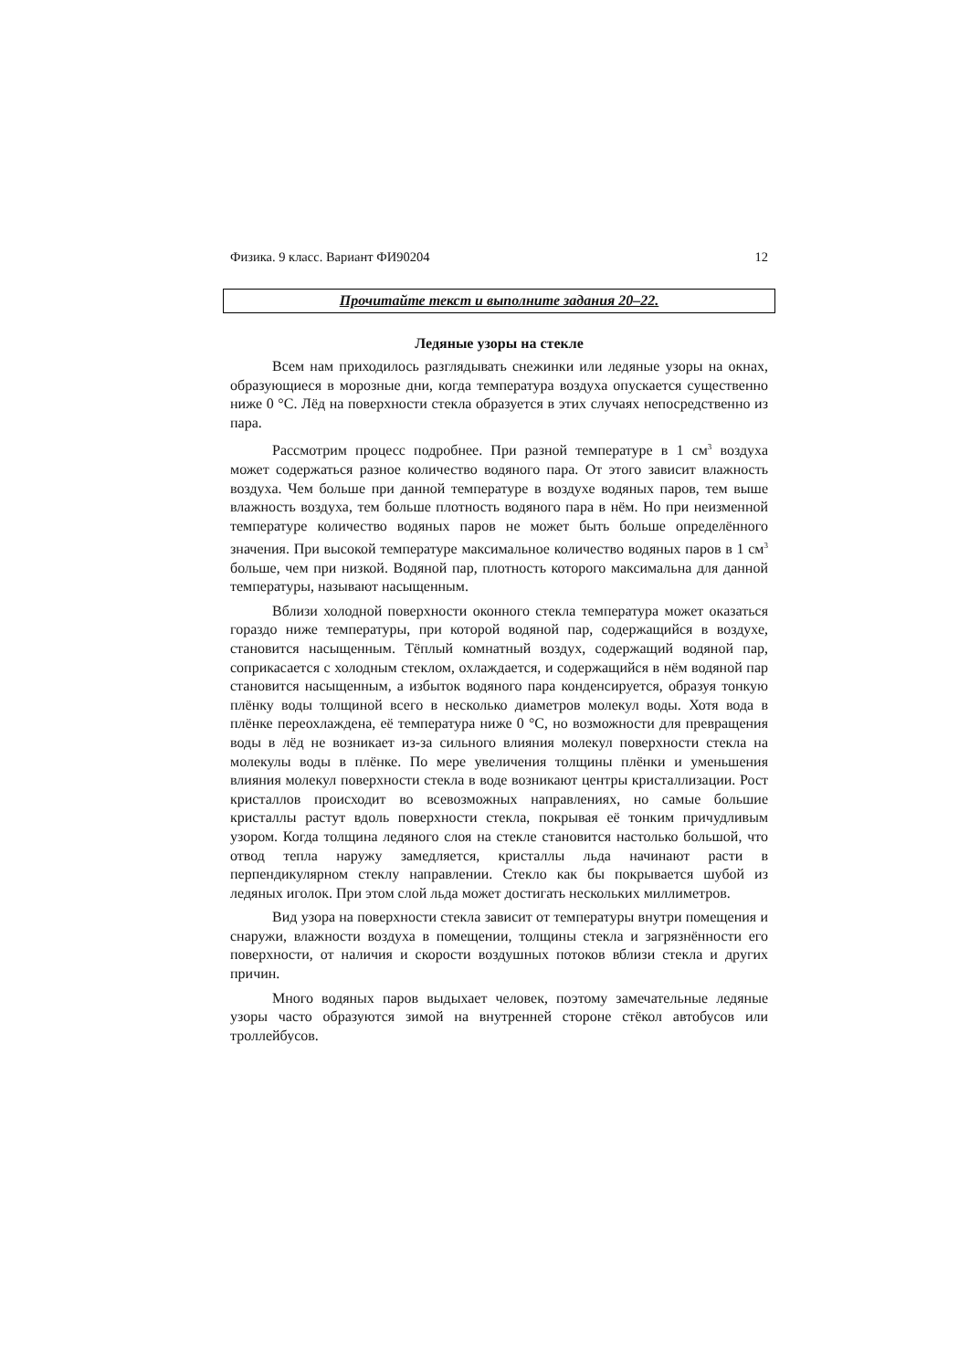Физика. 9 класс. Вариант ФИ90204 12
Прочитайте текст и выполните задания 20–22.
Ледяные узоры на стекле
Всем нам приходилось разглядывать снежинки или ледяные узоры на окнах, образующиеся в морозные дни, когда температура воздуха опускается существенно ниже 0 °С. Лёд на поверхности стекла образуется в этих случаях непосредственно из пара.
Рассмотрим процесс подробнее. При разной температуре в 1 см<sup>3</sup> воздуха может содержаться разное количество водяного пара. От этого зависит влажность воздуха. Чем больше при данной температуре в воздухе водяных паров, тем выше влажность воздуха, тем больше плотность водяного пара в нём. Но при неизменной температуре количество водяных паров не может быть больше определённого значения. При высокой температуре максимальное количество водяных паров в 1 см<sup>3</sup> больше, чем при низкой. Водяной пар, плотность которого максимальна для данной температуры, называют насыщенным.
Вблизи холодной поверхности оконного стекла температура может оказаться гораздо ниже температуры, при которой водяной пар, содержащийся в воздухе, становится насыщенным. Тёплый комнатный воздух, содержащий водяной пар, соприкасается с холодным стеклом, охлаждается, и содержащийся в нём водяной пар становится насыщенным, а избыток водяного пара конденсируется, образуя тонкую плёнку воды толщиной всего в несколько диаметров молекул воды. Хотя вода в плёнке переохлаждена, её температура ниже 0 °С, но возможности для превращения воды в лёд не возникает из-за сильного влияния молекул поверхности стекла на молекулы воды в плёнке. По мере увеличения толщины плёнки и уменьшения влияния молекул поверхности стекла в воде возникают центры кристаллизации. Рост кристаллов происходит во всевозможных направлениях, но самые большие кристаллы растут вдоль поверхности стекла, покрывая её тонким причудливым узором. Когда толщина ледяного слоя на стекле становится настолько большой, что отвод тепла наружу замедляется, кристаллы льда начинают расти в перпендикулярном стеклу направлении. Стекло как бы покрывается шубой из ледяных иголок. При этом слой льда может достигать нескольких миллиметров.
Вид узора на поверхности стекла зависит от температуры внутри помещения и снаружи, влажности воздуха в помещении, толщины стекла и загрязнённости его поверхности, от наличия и скорости воздушных потоков вблизи стекла и других причин.
Много водяных паров выдыхает человек, поэтому замечательные ледяные узоры часто образуются зимой на внутренней стороне стёкол автобусов или троллейбусов.